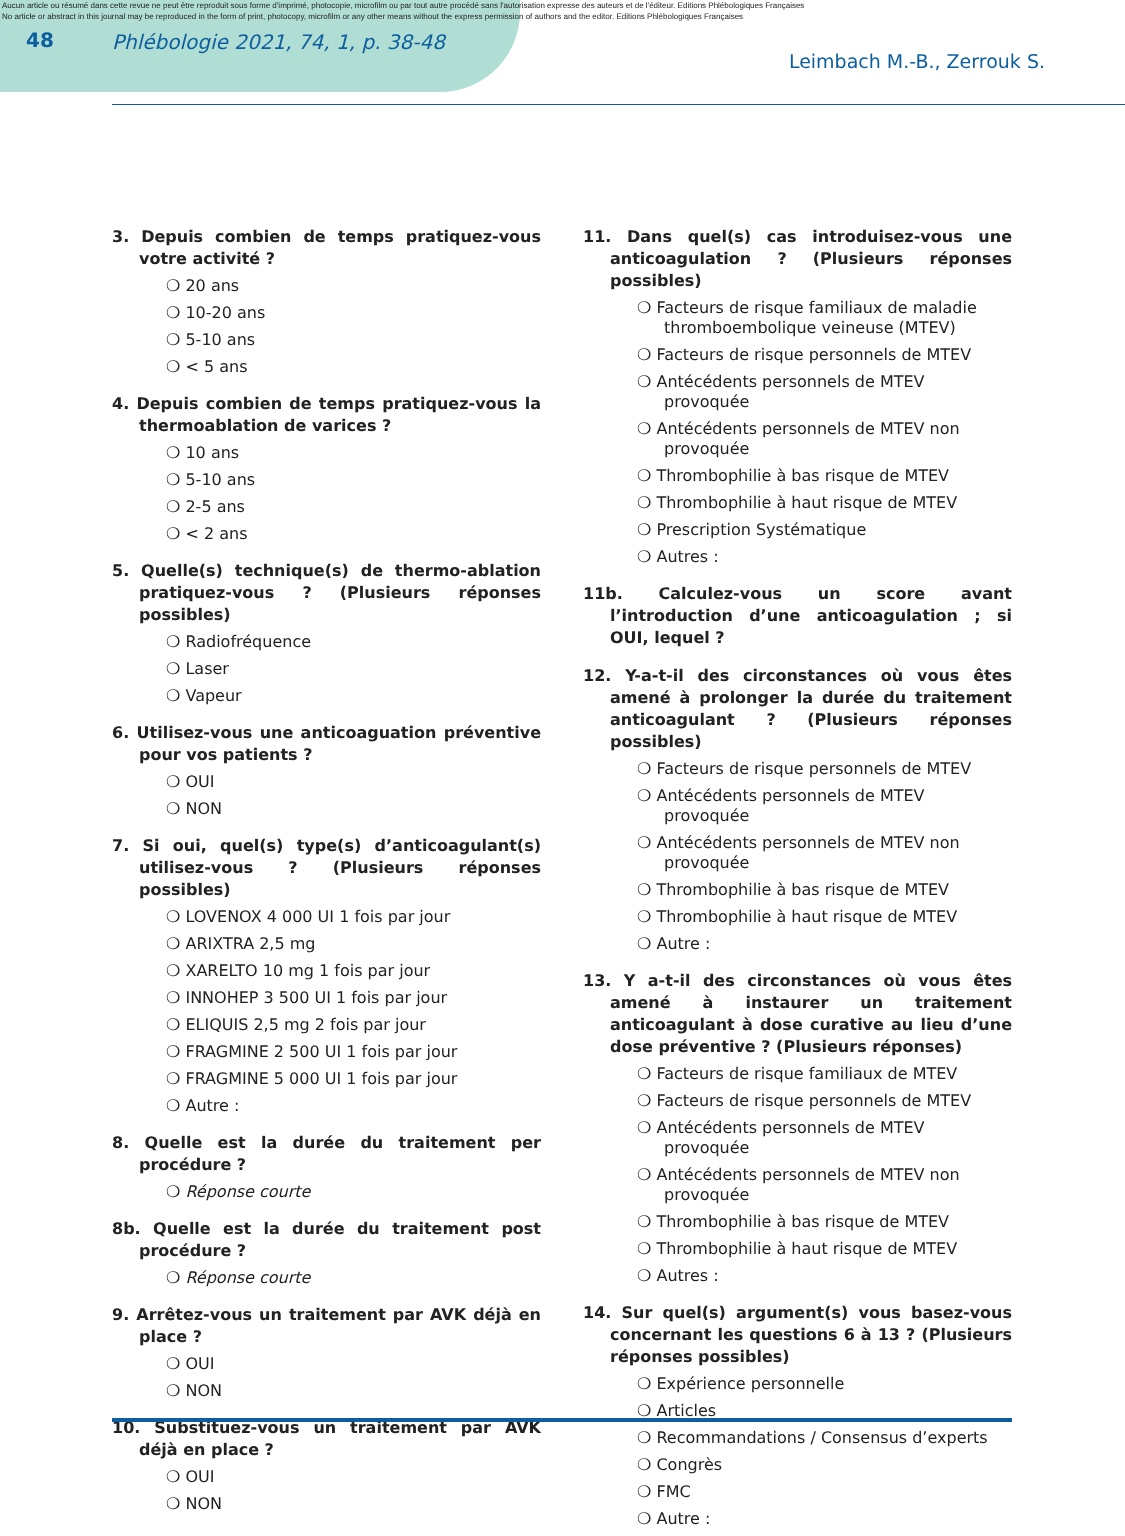Aucun article ou résumé dans cette revue ne peut être reproduit sous forme d'imprimé, photocopie, microfilm ou par tout autre procédé sans l'autorisation expresse des auteurs et de l'éditeur. Editions Phlébologiques Françaises
No article or abstract in this journal may be reproduced in the form of print, photocopy, microfilm or any other means without the express permission of authors and the editor. Editions Phlébologiques Françaises
48 Phlébologie 2021, 74, 1, p. 38-48
Leimbach M.-B., Zerrouk S.
3. Depuis combien de temps pratiquez-vous votre activité ?
❍ 20 ans
❍ 10-20 ans
❍ 5-10 ans
❍ < 5 ans
4. Depuis combien de temps pratiquez-vous la thermoablation de varices ?
❍ 10 ans
❍ 5-10 ans
❍ 2-5 ans
❍ < 2 ans
5. Quelle(s) technique(s) de thermo-ablation pratiquez-vous ? (Plusieurs réponses possibles)
❍ Radiofréquence
❍ Laser
❍ Vapeur
6. Utilisez-vous une anticoaguation préventive pour vos patients ?
❍ OUI
❍ NON
7. Si oui, quel(s) type(s) d’anticoagulant(s) utilisez-vous ? (Plusieurs réponses possibles)
❍ LOVENOX 4 000 UI 1 fois par jour
❍ ARIXTRA 2,5 mg
❍ XARELTO 10 mg 1 fois par jour
❍ INNOHEP 3 500 UI 1 fois par jour
❍ ELIQUIS 2,5 mg 2 fois par jour
❍ FRAGMINE 2 500 UI 1 fois par jour
❍ FRAGMINE 5 000 UI 1 fois par jour
❍ Autre :
8. Quelle est la durée du traitement per procédure ?
❍ Réponse courte
8b. Quelle est la durée du traitement post procédure ?
❍ Réponse courte
9. Arrêtez-vous un traitement par AVK déjà en place ?
❍ OUI
❍ NON
10. Substituez-vous un traitement par AVK déjà en place ?
❍ OUI
❍ NON
11. Dans quel(s) cas introduisez-vous une anticoagulation ? (Plusieurs réponses possibles)
❍ Facteurs de risque familiaux de maladie thromboembolique veineuse (MTEV)
❍ Facteurs de risque personnels de MTEV
❍ Antécédents personnels de MTEV provoquée
❍ Antécédents personnels de MTEV non provoquée
❍ Thrombophilie à bas risque de MTEV
❍ Thrombophilie à haut risque de MTEV
❍ Prescription Systématique
❍ Autres :
11b. Calculez-vous un score avant l’introduction d’une anticoagulation ; si OUI, lequel ?
12. Y-a-t-il des circonstances où vous êtes amené à prolonger la durée du traitement anticoagulant ? (Plusieurs réponses possibles)
❍ Facteurs de risque personnels de MTEV
❍ Antécédents personnels de MTEV provoquée
❍ Antécédents personnels de MTEV non provoquée
❍ Thrombophilie à bas risque de MTEV
❍ Thrombophilie à haut risque de MTEV
❍ Autre :
13. Y a-t-il des circonstances où vous êtes amené à instaurer un traitement anticoagulant à dose curative au lieu d’une dose préventive ? (Plusieurs réponses)
❍ Facteurs de risque familiaux de MTEV
❍ Facteurs de risque personnels de MTEV
❍ Antécédents personnels de MTEV provoquée
❍ Antécédents personnels de MTEV non provoquée
❍ Thrombophilie à bas risque de MTEV
❍ Thrombophilie à haut risque de MTEV
❍ Autres :
14. Sur quel(s) argument(s) vous basez-vous concernant les questions 6 à 13 ? (Plusieurs réponses possibles)
❍ Expérience personnelle
❍ Articles
❍ Recommandations / Consensus d’experts
❍ Congrès
❍ FMC
❍ Autre :